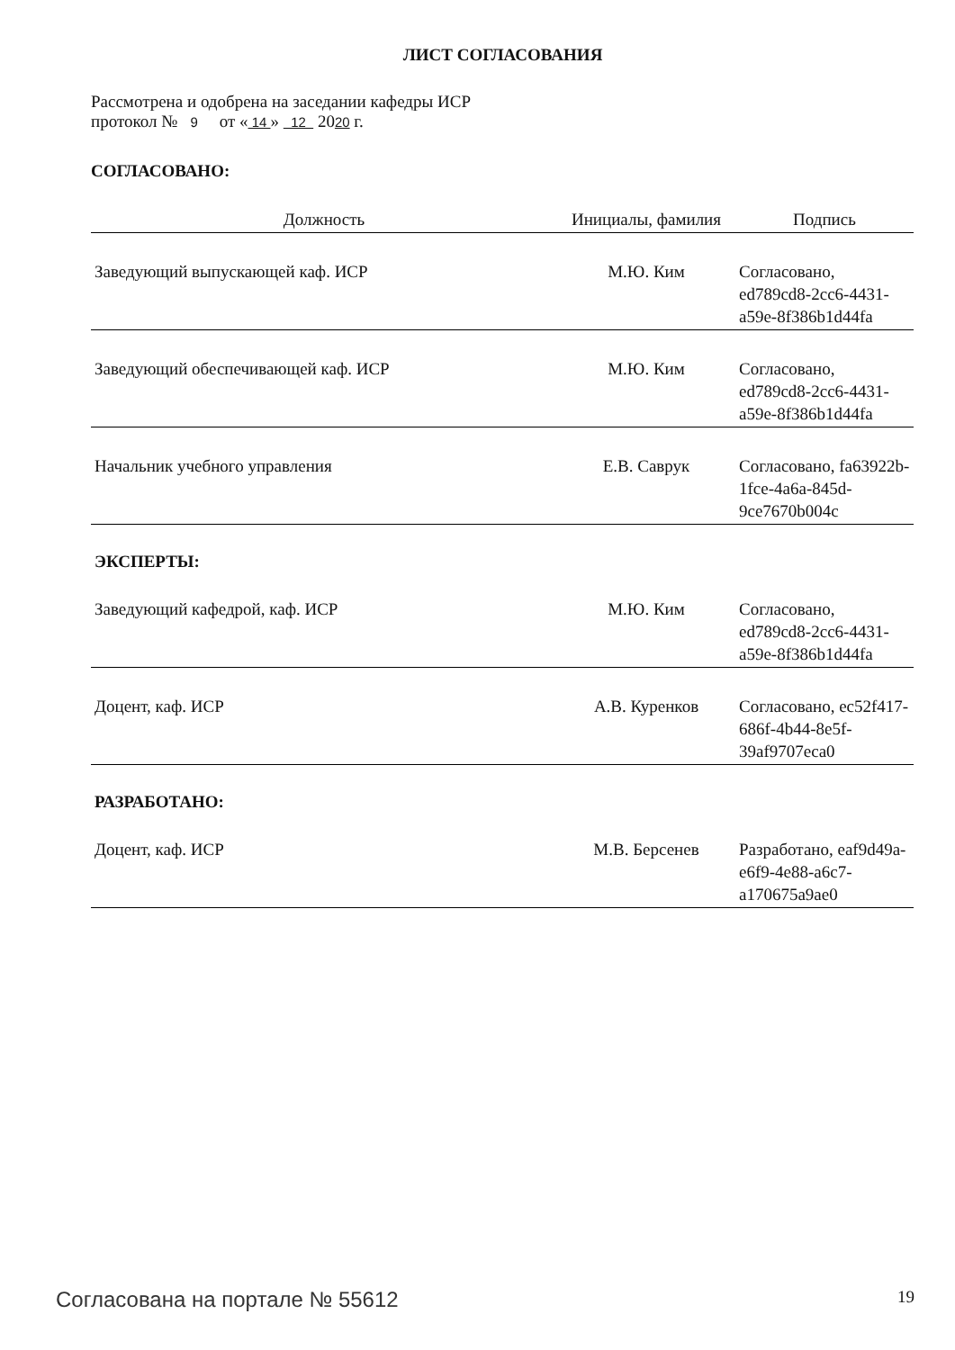ЛИСТ СОГЛАСОВАНИЯ
Рассмотрена и одобрена на заседании кафедры ИСР
протокол № 9 от « 14 » 12 2020 г.
СОГЛАСОВАНО:
| Должность | Инициалы, фамилия | Подпись |
| --- | --- | --- |
| Заведующий выпускающей каф. ИСР | М.Ю. Ким | Согласовано, ed789cd8-2cc6-4431-a59e-8f386b1d44fa |
| Заведующий обеспечивающей каф. ИСР | М.Ю. Ким | Согласовано, ed789cd8-2cc6-4431-a59e-8f386b1d44fa |
| Начальник учебного управления | Е.В. Саврук | Согласовано, fa63922b-1fce-4a6a-845d-9ce7670b004c |
| ЭКСПЕРТЫ: | | |
| Заведующий кафедрой, каф. ИСР | М.Ю. Ким | Согласовано, ed789cd8-2cc6-4431-a59e-8f386b1d44fa |
| Доцент, каф. ИСР | А.В. Куренков | Согласовано, ec52f417-686f-4b44-8e5f-39af9707eca0 |
| РАЗРАБОТАНО: | | |
| Доцент, каф. ИСР | М.В. Берсенев | Разработано, eaf9d49a-e6f9-4e88-a6c7-a170675a9ae0 |
Согласована на портале № 55612 19